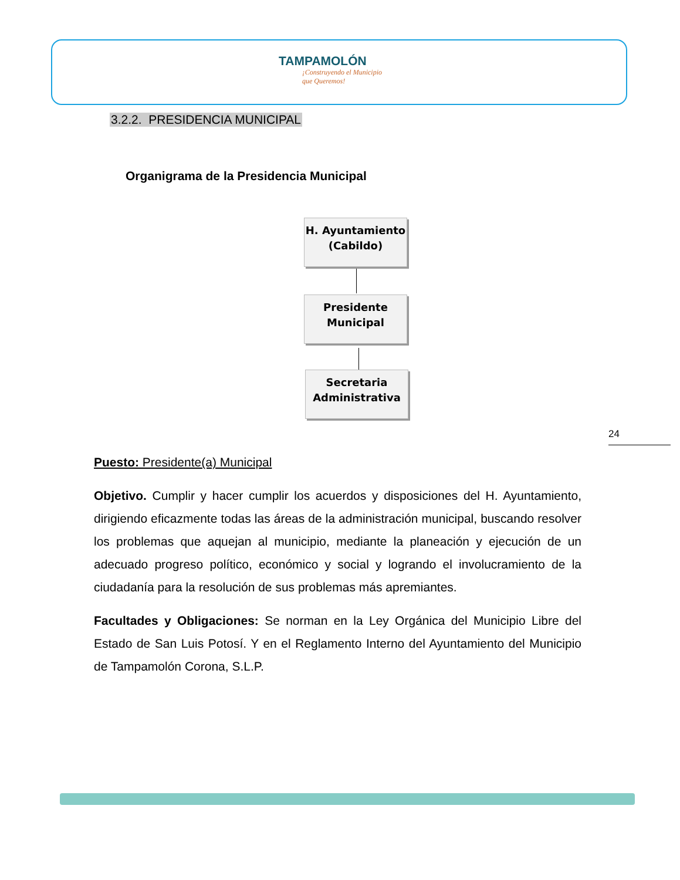TAMPAMOLÓN
¡Construyendo el Municipio que Queremos!
3.2.2. PRESIDENCIA MUNICIPAL
Organigrama de la Presidencia Municipal
H. Ayuntamiento
(Cabildo)
Presidente
Municipal
Secretaria
Administrativa
24
Puesto: Presidente(a) Municipal
Objetivo. Cumplir y hacer cumplir los acuerdos y disposiciones del H. Ayuntamiento, dirigiendo eficazmente todas las áreas de la administración municipal, buscando resolver los problemas que aquejan al municipio, mediante la planeación y ejecución de un adecuado progreso político, económico y social y logrando el involucramiento de la ciudadanía para la resolución de sus problemas más apremiantes.
Facultades y Obligaciones: Se norman en la Ley Orgánica del Municipio Libre del Estado de San Luis Potosí. Y en el Reglamento Interno del Ayuntamiento del Municipio de Tampamolón Corona, S.L.P.